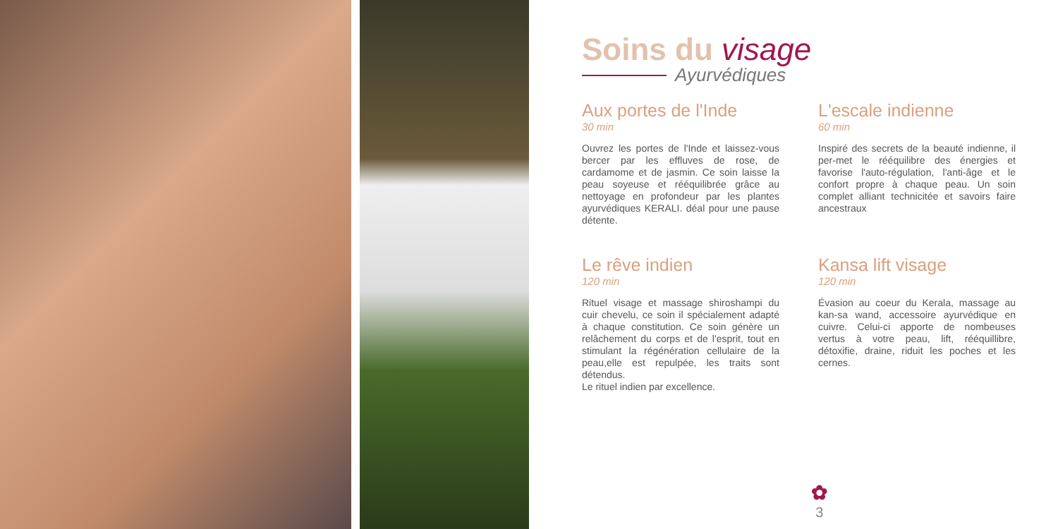Soins du visage
Ayurvédiques
Aux portes de l'Inde
30 min
Ouvrez les portes de l'Inde et laissez-vous bercer par les effluves de rose, de cardamome et de jasmin. Ce soin laisse la peau soyeuse et rééquilibrée grâce au nettoyage en profondeur par les plantes ayurvédiques KERALI. déal pour une pause détente.
L'escale indienne
60 min
Inspiré des secrets de la beauté indienne, il per-met le rééquilibre des énergies et favorise l'auto-régulation, l'anti-âge et le confort propre à chaque peau. Un soin complet alliant technicitée et savoirs faire ancestraux
Le rêve indien
120 min
Rituel visage et massage shiroshampi du cuir chevelu, ce soin il spécialement adapté à chaque constitution. Ce soin génère un relâchement du corps et de l'esprit, tout en stimulant la régénération cellulaire de la peau,elle est repulpée, les traits sont détendus.
Le rituel indien par excellence.
Kansa lift visage
120 min
Évasion au coeur du Kerala, massage au kan-sa wand, accessoire ayurvédique en cuivre. Celui-ci apporte de nombeuses vertus à votre peau, lift, rééquillibre, détoxifie, draine, riduit les poches et les cernes.
✿
3